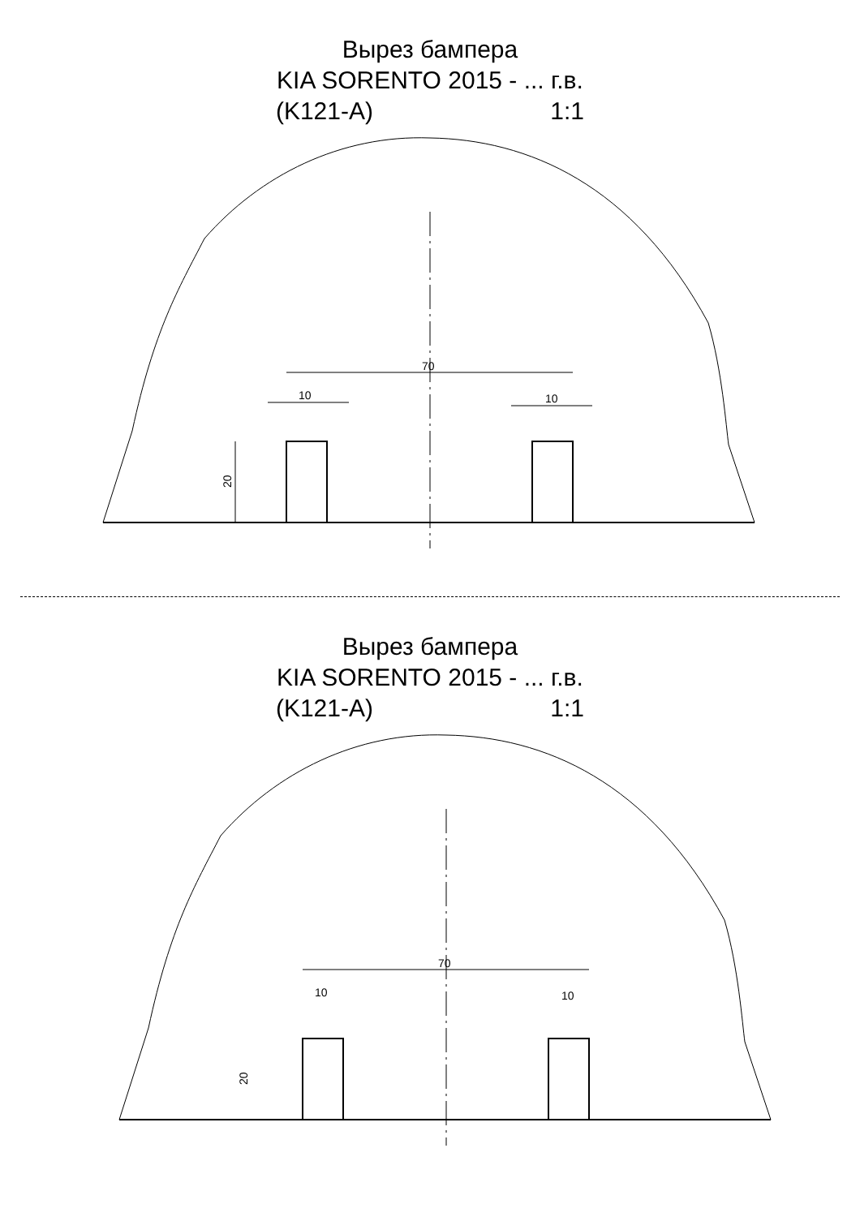Вырез бампера
KIA SORENTO 2015 - ... г.в.
(K121-A) 1:1
70
10
10
20
Вырез бампера
KIA SORENTO 2015 - ... г.в.
(K121-A) 1:1
70
10
10
20